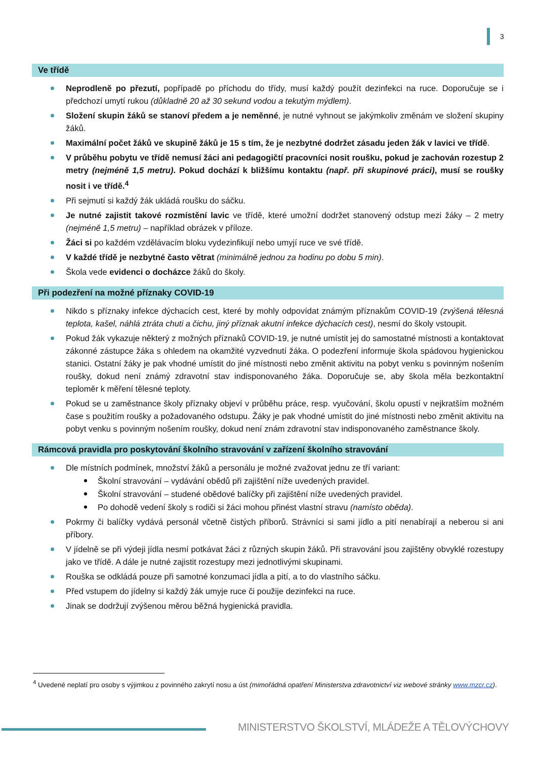3
Ve třídě
Neprodleně po přezutí, popřípadě po příchodu do třídy, musí každý použít dezinfekci na ruce. Doporučuje se i předchozí umytí rukou (důkladně 20 až 30 sekund vodou a tekutým mýdlem).
Složení skupin žáků se stanoví předem a je neměnné, je nutné vyhnout se jakýmkoliv změnám ve složení skupiny žáků.
Maximální počet žáků ve skupině žáků je 15 s tím, že je nezbytné dodržet zásadu jeden žák v lavici ve třídě.
V průběhu pobytu ve třídě nemusí žáci ani pedagogičtí pracovníci nosit roušku, pokud je zachován rozestup 2 metry (nejméně 1,5 metru). Pokud dochází k bližšímu kontaktu (např. při skupinové práci), musí se roušky nosit i ve třídě.<sup>4</sup>
Při sejmutí si každý žák ukládá roušku do sáčku.
Je nutné zajistit takové rozmístění lavic ve třídě, které umožní dodržet stanovený odstup mezi žáky – 2 metry (nejméně 1,5 metru) – například obrázek v příloze.
Žáci si po každém vzdělávacím bloku vydezinfikují nebo umyjí ruce ve své třídě.
V každé třídě je nezbytné často větrat (minimálně jednou za hodinu po dobu 5 min).
Škola vede evidenci o docházce žáků do školy.
Při podezření na možné příznaky COVID-19
Nikdo s příznaky infekce dýchacích cest, které by mohly odpovídat známým příznakům COVID-19 (zvýšená tělesná teplota, kašel, náhlá ztráta chuti a čichu, jiný příznak akutní infekce dýchacích cest), nesmí do školy vstoupit.
Pokud žák vykazuje některý z možných příznaků COVID-19, je nutné umístit jej do samostatné místnosti a kontaktovat zákonné zástupce žáka s ohledem na okamžité vyzvednutí žáka. O podezření informuje škola spádovou hygienickou stanici. Ostatní žáky je pak vhodné umístit do jiné místnosti nebo změnit aktivitu na pobyt venku s povinným nošením roušky, dokud není známý zdravotní stav indisponovaného žáka. Doporučuje se, aby škola měla bezkontaktní teploměr k měření tělesné teploty.
Pokud se u zaměstnance školy příznaky objeví v průběhu práce, resp. vyučování, školu opustí v nejkratším možném čase s použitím roušky a požadovaného odstupu. Žáky je pak vhodné umístit do jiné místnosti nebo změnit aktivitu na pobyt venku s povinným nošením roušky, dokud není znám zdravotní stav indisponovaného zaměstnance školy.
Rámcová pravidla pro poskytování školního stravování v zařízení školního stravování
Dle místních podmínek, množství žáků a personálu je možné zvažovat jednu ze tří variant:
Školní stravování – vydávání obědů při zajištění níže uvedených pravidel.
Školní stravování – studené obědové balíčky při zajištění níže uvedených pravidel.
Po dohodě vedení školy s rodiči si žáci mohou přinést vlastní stravu (namísto oběda).
Pokrmy či balíčky vydává personál včetně čistých příborů. Strávníci si sami jídlo a pití nenabírají a neberou si ani příbory.
V jídelně se při výdeji jídla nesmí potkávat žáci z různých skupin žáků. Při stravování jsou zajištěny obvyklé rozestupy jako ve třídě. A dále je nutné zajistit rozestupy mezi jednotlivými skupinami.
Rouška se odkládá pouze při samotné konzumaci jídla a pití, a to do vlastního sáčku.
Před vstupem do jídelny si každý žák umyje ruce či použije dezinfekci na ruce.
Jinak se dodržují zvýšenou měrou běžná hygienická pravidla.
<sup>4</sup> Uvedené neplatí pro osoby s výjimkou z povinného zakrytí nosu a úst (mimořádná opatření Ministerstva zdravotnictví viz webové stránky www.mzcr.cz).
MINISTERSTVO ŠKOLSTVÍ, MLÁDEŽE A TĚLOVÝCHOVY